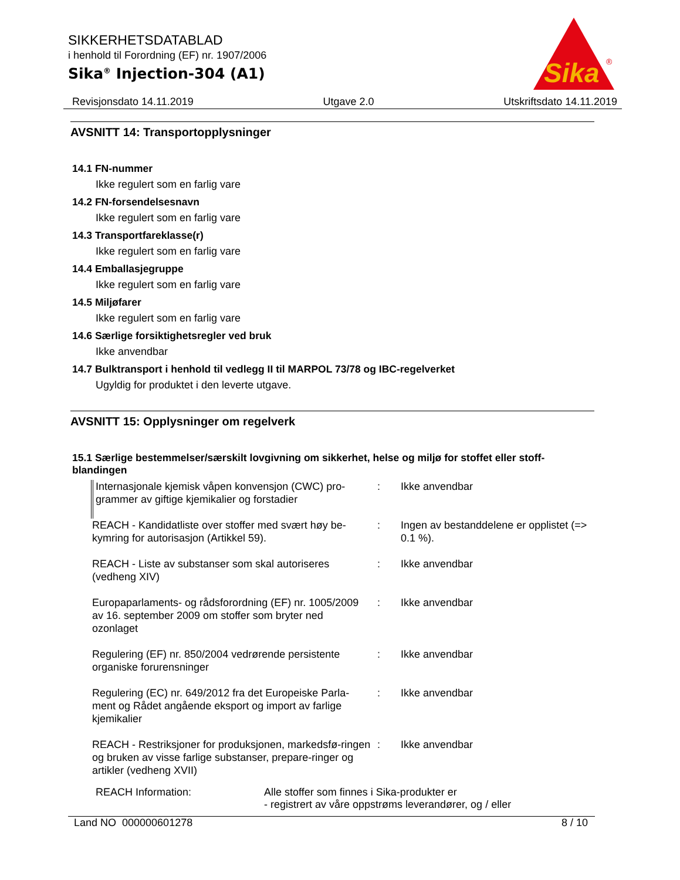SIKKERHETSDATABLAD
i henhold til Forordning (EF) nr. 1907/2006
Sika<sup>®</sup> Injection-304 (A1)
Sika
®
Revisjonsdato 14.11.2019 Utgave 2.0 Utskriftsdato 14.11.2019
AVSNITT 14: Transportopplysninger
14.1 FN-nummer
Ikke regulert som en farlig vare
14.2 FN-forsendelsesnavn
Ikke regulert som en farlig vare
14.3 Transportfareklasse(r)
Ikke regulert som en farlig vare
14.4 Emballasjegruppe
Ikke regulert som en farlig vare
14.5 Miljøfarer
Ikke regulert som en farlig vare
14.6 Særlige forsiktighetsregler ved bruk
Ikke anvendbar
14.7 Bulktransport i henhold til vedlegg II til MARPOL 73/78 og IBC-regelverket
Ugyldig for produktet i den leverte utgave.
AVSNITT 15: Opplysninger om regelverk
15.1 Særlige bestemmelser/særskilt lovgivning om sikkerhet, helse og miljø for stoffet eller stoff-blandingen
| Internasjonale kjemisk våpen konvensjon (CWC) pro-grammer av giftige kjemikalier og forstadier | : | Ikke anvendbar |
| REACH - Kandidatliste over stoffer med svært høy be-kymring for autorisasjon (Artikkel 59). | : | Ingen av bestanddelene er opplistet (=> 0.1 %). |
| REACH - Liste av substanser som skal autoriseres (vedheng XIV) | : | Ikke anvendbar |
| Europaparlaments- og rådsforordning (EF) nr. 1005/2009 av 16. september 2009 om stoffer som bryter ned ozonlaget | : | Ikke anvendbar |
| Regulering (EF) nr. 850/2004 vedrørende persistente organiske forurensninger | : | Ikke anvendbar |
| Regulering (EC) nr. 649/2012 fra det Europeiske Parla-ment og Rådet angående eksport og import av farlige kjemikalier | : | Ikke anvendbar |
| REACH - Restriksjoner for produksjonen, markedsfø-ringen og bruken av visse farlige substanser, prepare-ringer og artikler (vedheng XVII) | : | Ikke anvendbar |
REACH Information: Alle stoffer som finnes i Sika-produkter er
- registrert av våre oppstrøms leverandører, og / eller
Land NO 000000601278 8 / 10